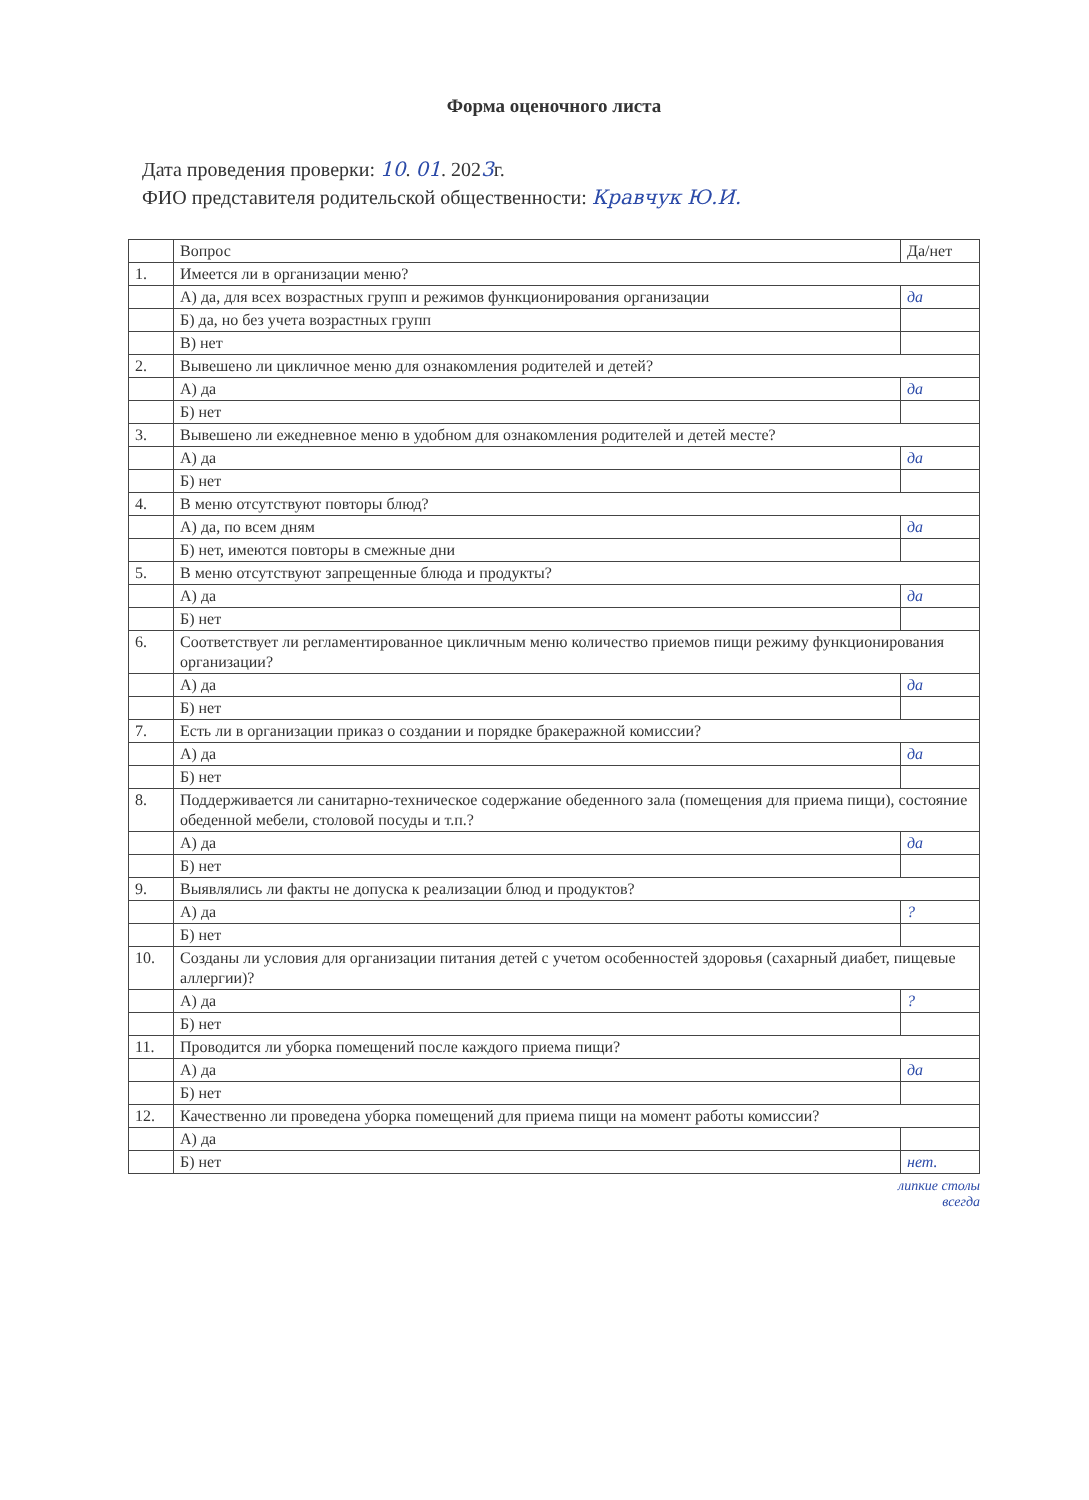Форма оценочного листа
Дата проведения проверки: 10. 01. 2023г.
ФИО представителя родительской общественности: Кравчук Ю.И.
| | Вопрос | Да/нет |
| 1. | Имеется ли в организации меню? | |
| | А) да, для всех возрастных групп и режимов функционирования организации | да |
| | Б) да, но без учета возрастных групп | |
| | В) нет | |
| 2. | Вывешено ли цикличное меню для ознакомления родителей и детей? | |
| | А) да | да |
| | Б) нет | |
| 3. | Вывешено ли ежедневное меню в удобном для ознакомления родителей и детей месте? | |
| | А) да | да |
| | Б) нет | |
| 4. | В меню отсутствуют повторы блюд? | |
| | А) да, по всем дням | да |
| | Б) нет, имеются повторы в смежные дни | |
| 5. | В меню отсутствуют запрещенные блюда и продукты? | |
| | А) да | да |
| | Б) нет | |
| 6. | Соответствует ли регламентированное цикличным меню количество приемов пищи режиму функционирования организации? | |
| | А) да | да |
| | Б) нет | |
| 7. | Есть ли в организации приказ о создании и порядке бракеражной комиссии? | |
| | А) да | да |
| | Б) нет | |
| 8. | Поддерживается ли санитарно-техническое содержание обеденного зала (помещения для приема пищи), состояние обеденной мебели, столовой посуды и т.п.? | |
| | А) да | да |
| | Б) нет | |
| 9. | Выявлялись ли факты не допуска к реализации блюд и продуктов? | |
| | А) да | ? |
| | Б) нет | |
| 10. | Созданы ли условия для организации питания детей с учетом особенностей здоровья (сахарный диабет, пищевые аллергии)? | |
| | А) да | ? |
| | Б) нет | |
| 11. | Проводится ли уборка помещений после каждого приема пищи? | |
| | А) да | да |
| | Б) нет | |
| 12. | Качественно ли проведена уборка помещений для приема пищи на момент работы комиссии? | |
| | А) да | |
| | Б) нет | нет. |
липкие столы
всегда